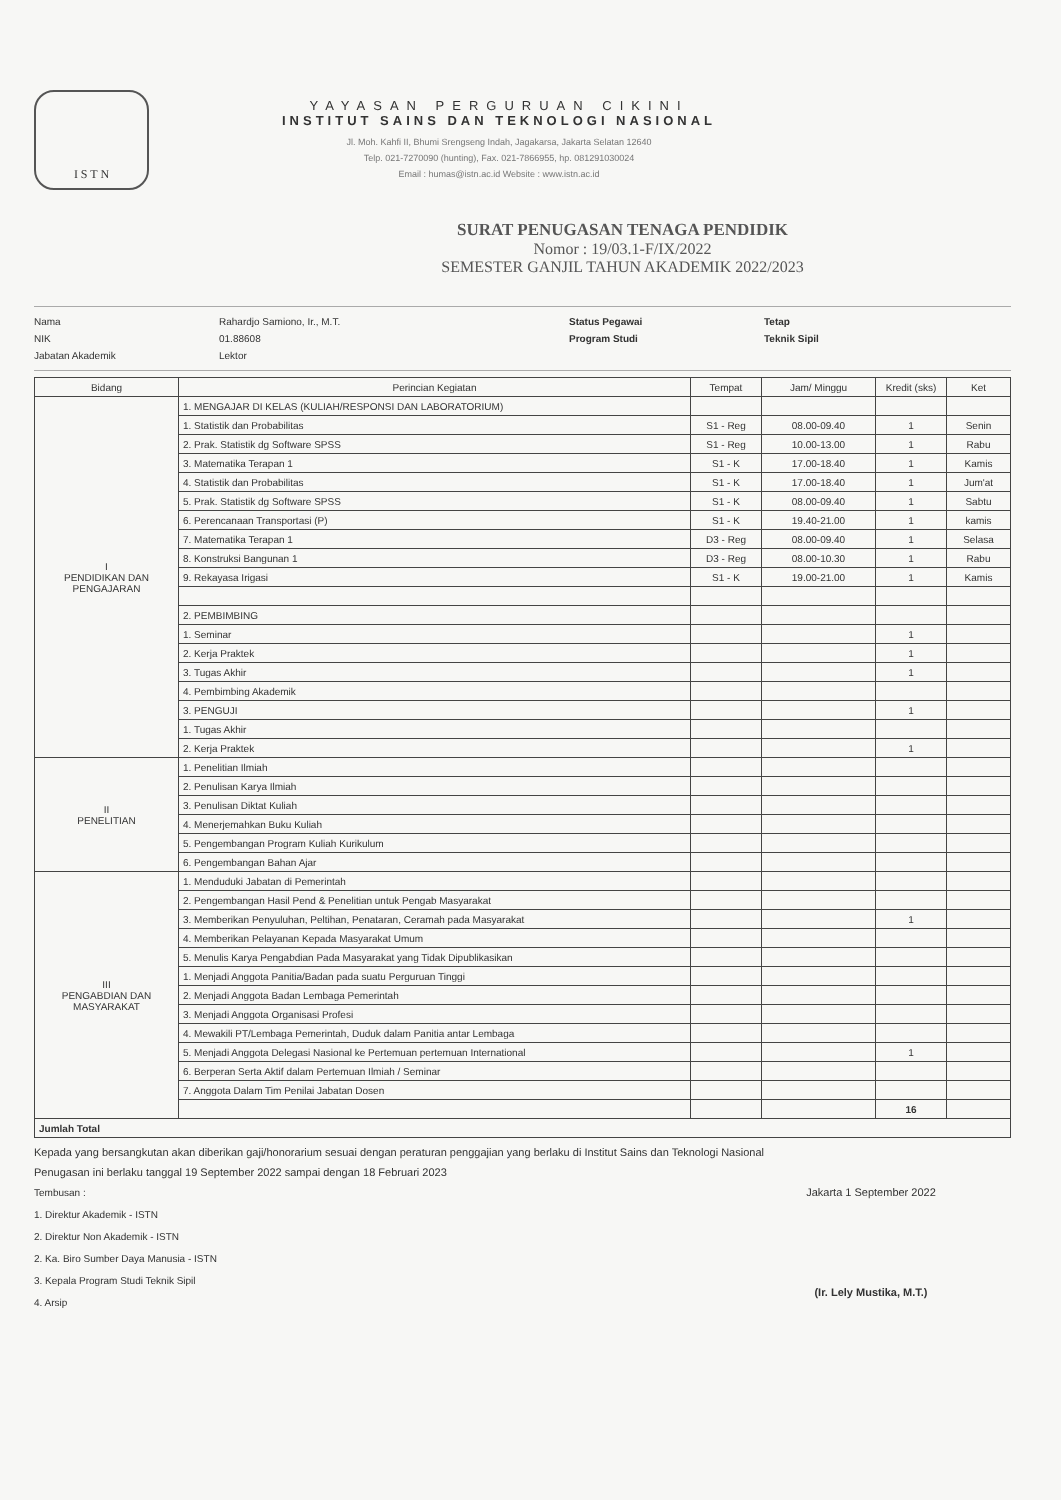I S T N
YAYASAN PERGURUAN CIKINI
INSTITUT SAINS DAN TEKNOLOGI NASIONAL
Jl. Moh. Kahfi II, Bhumi Srengseng Indah, Jagakarsa, Jakarta Selatan 12640
Telp. 021-7270090 (hunting), Fax. 021-7866955, hp. 081291030024
Email : humas@istn.ac.id Website : www.istn.ac.id
SURAT PENUGASAN TENAGA PENDIDIK
Nomor : 19/03.1-F/IX/2022
SEMESTER GANJIL TAHUN AKADEMIK 2022/2023
Nama
NIK
Jabatan Akademik
Rahardjo Samiono, Ir., M.T.
01.88608
Lektor
Status Pegawai
Program Studi
Tetap
Teknik Sipil
| Bidang | Perincian Kegiatan | Tempat | Jam/ Minggu | Kredit (sks) | Ket |
| --- | --- | --- | --- | --- | --- |
| I PENDIDIKAN DAN PENGAJARAN | 1. MENGAJAR DI KELAS (KULIAH/RESPONSI DAN LABORATORIUM) | | | | |
| | 1. Statistik dan Probabilitas | S1 - Reg | 08.00-09.40 | 1 | Senin |
| | 2. Prak. Statistik dg Software SPSS | S1 - Reg | 10.00-13.00 | 1 | Rabu |
| | 3. Matematika Terapan 1 | S1 - K | 17.00-18.40 | 1 | Kamis |
| | 4. Statistik dan Probabilitas | S1 - K | 17.00-18.40 | 1 | Jum'at |
| | 5. Prak. Statistik dg Software SPSS | S1 - K | 08.00-09.40 | 1 | Sabtu |
| | 6. Perencanaan Transportasi (P) | S1 - K | 19.40-21.00 | 1 | kamis |
| | 7. Matematika Terapan 1 | D3 - Reg | 08.00-09.40 | 1 | Selasa |
| | 8. Konstruksi Bangunan 1 | D3 - Reg | 08.00-10.30 | 1 | Rabu |
| | 9. Rekayasa Irigasi | S1 - K | 19.00-21.00 | 1 | Kamis |
| | 2. PEMBIMBING | | | | |
| | 1. Seminar | | | 1 | |
| | 2. Kerja Praktek | | | 1 | |
| | 3. Tugas Akhir | | | 1 | |
| | 4. Pembimbing Akademik | | | | |
| | 3. PENGUJI | | | 1 | |
| | 1. Tugas Akhir | | | | |
| | 2. Kerja Praktek | | | 1 | |
| II PENELITIAN | 1. Penelitian Ilmiah | | | | |
| | 2. Penulisan Karya Ilmiah | | | | |
| | 3. Penulisan Diktat Kuliah | | | | |
| | 4. Menerjemahkan Buku Kuliah | | | | |
| | 5. Pengembangan Program Kuliah Kurikulum | | | | |
| | 6. Pengembangan Bahan Ajar | | | | |
| III PENGABDIAN DAN MASYARAKAT | 1. Menduduki Jabatan di Pemerintah | | | | |
| | 2. Pengembangan Hasil Pend & Penelitian untuk Pengab Masyarakat | | | | |
| | 3. Memberikan Penyuluhan, Peltihan, Penataran, Ceramah pada Masyarakat | | | 1 | |
| | 4. Memberikan Pelayanan Kepada Masyarakat Umum | | | | |
| | 5. Menulis Karya Pengabdian Pada Masyarakat yang Tidak Dipublikasikan | | | | |
| | 1. Menjadi Anggota Panitia/Badan pada suatu Perguruan Tinggi | | | | |
| | 2. Menjadi Anggota Badan Lembaga Pemerintah | | | | |
| | 3. Menjadi Anggota Organisasi Profesi | | | | |
| | 4. Mewakili PT/Lembaga Pemerintah, Duduk dalam Panitia antar Lembaga | | | | |
| | 5. Menjadi Anggota Delegasi Nasional ke Pertemuan pertemuan International | | | 1 | |
| | 6. Berperan Serta Aktif dalam Pertemuan Ilmiah / Seminar | | | | |
| | 7. Anggota Dalam Tim Penilai Jabatan Dosen | | | | |
| | | | | 16 | |
| Jumlah Total | | | | | |
Kepada yang bersangkutan akan diberikan gaji/honorarium sesuai dengan peraturan penggajian yang berlaku di Institut Sains dan Teknologi Nasional
Penugasan ini berlaku tanggal 19 September 2022 sampai dengan 18 Februari 2023
Tembusan :
1. Direktur Akademik - ISTN
2. Direktur Non Akademik - ISTN
2. Ka. Biro Sumber Daya Manusia - ISTN
3. Kepala Program Studi Teknik Sipil
4. Arsip
Jakarta 1 September 2022
(Ir. Lely Mustika, M.T.)